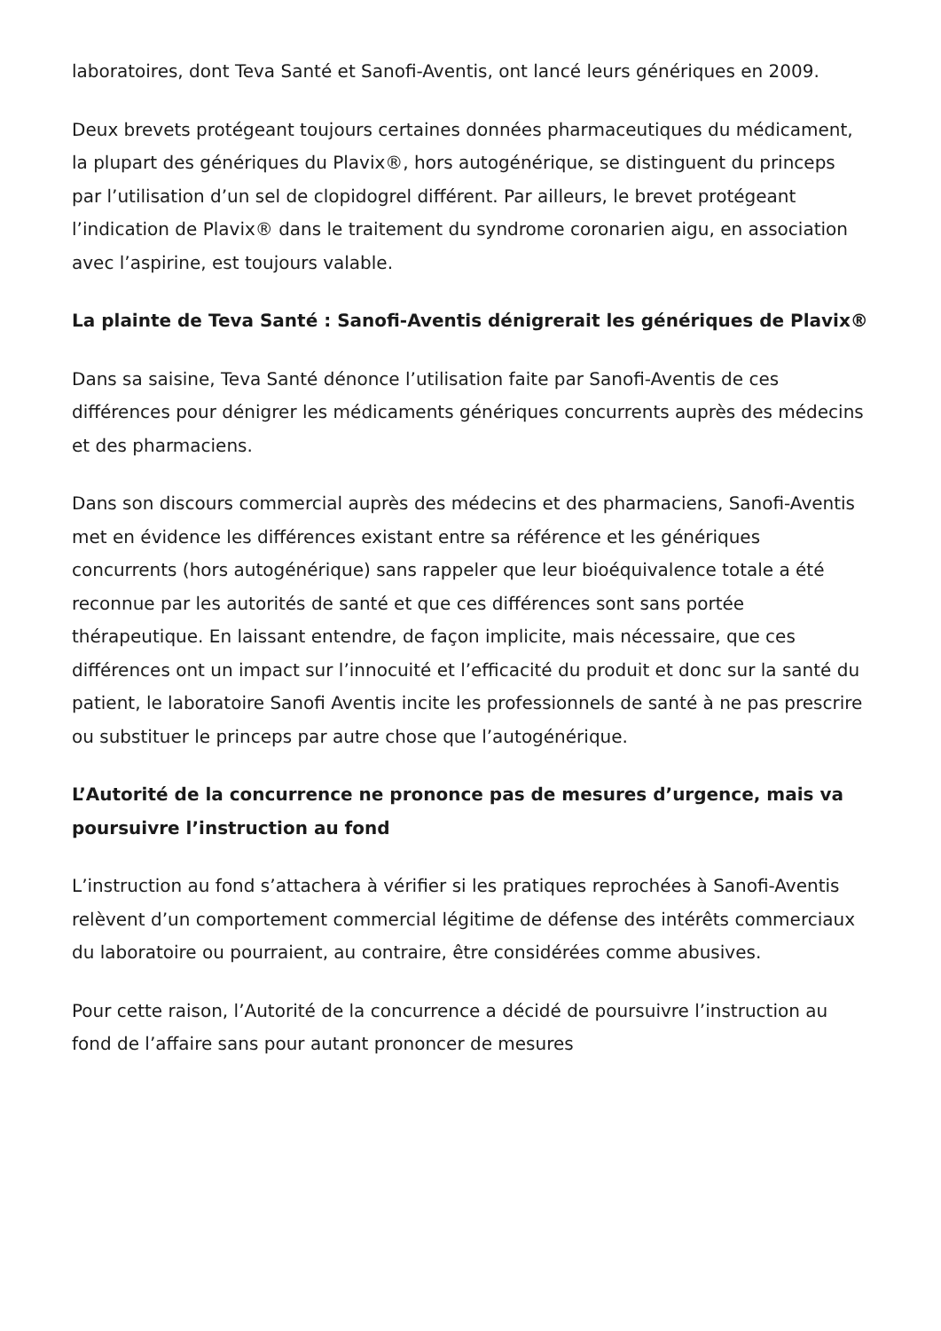laboratoires, dont Teva Santé et Sanofi-Aventis, ont lancé leurs génériques en 2009.
Deux brevets protégeant toujours certaines données pharmaceutiques du médicament, la plupart des génériques du Plavix®, hors autogénérique, se distinguent du princeps par l’utilisation d’un sel de clopidogrel différent. Par ailleurs, le brevet protégeant l’indication de Plavix® dans le traitement du syndrome coronarien aigu, en association avec l’aspirine, est toujours valable.
La plainte de Teva Santé : Sanofi-Aventis dénigrerait les génériques de Plavix®
Dans sa saisine, Teva Santé dénonce l’utilisation faite par Sanofi-Aventis de ces différences pour dénigrer les médicaments génériques concurrents auprès des médecins et des pharmaciens.
Dans son discours commercial auprès des médecins et des pharmaciens, Sanofi-Aventis met en évidence les différences existant entre sa référence et les génériques concurrents (hors autogénérique) sans rappeler que leur bioéquivalence totale a été reconnue par les autorités de santé et que ces différences sont sans portée thérapeutique. En laissant entendre, de façon implicite, mais nécessaire, que ces différences ont un impact sur l’innocuité et l’efficacité du produit et donc sur la santé du patient, le laboratoire Sanofi Aventis incite les professionnels de santé à ne pas prescrire ou substituer le princeps par autre chose que l’autogénérique.
L’Autorité de la concurrence ne prononce pas de mesures d’urgence, mais va poursuivre l’instruction au fond
L’instruction au fond s’attachera à vérifier si les pratiques reprochées à Sanofi-Aventis relèvent d’un comportement commercial légitime de défense des intérêts commerciaux du laboratoire ou pourraient, au contraire, être considérées comme abusives.
Pour cette raison, l’Autorité de la concurrence a décidé de poursuivre l’instruction au fond de l’affaire sans pour autant prononcer de mesures